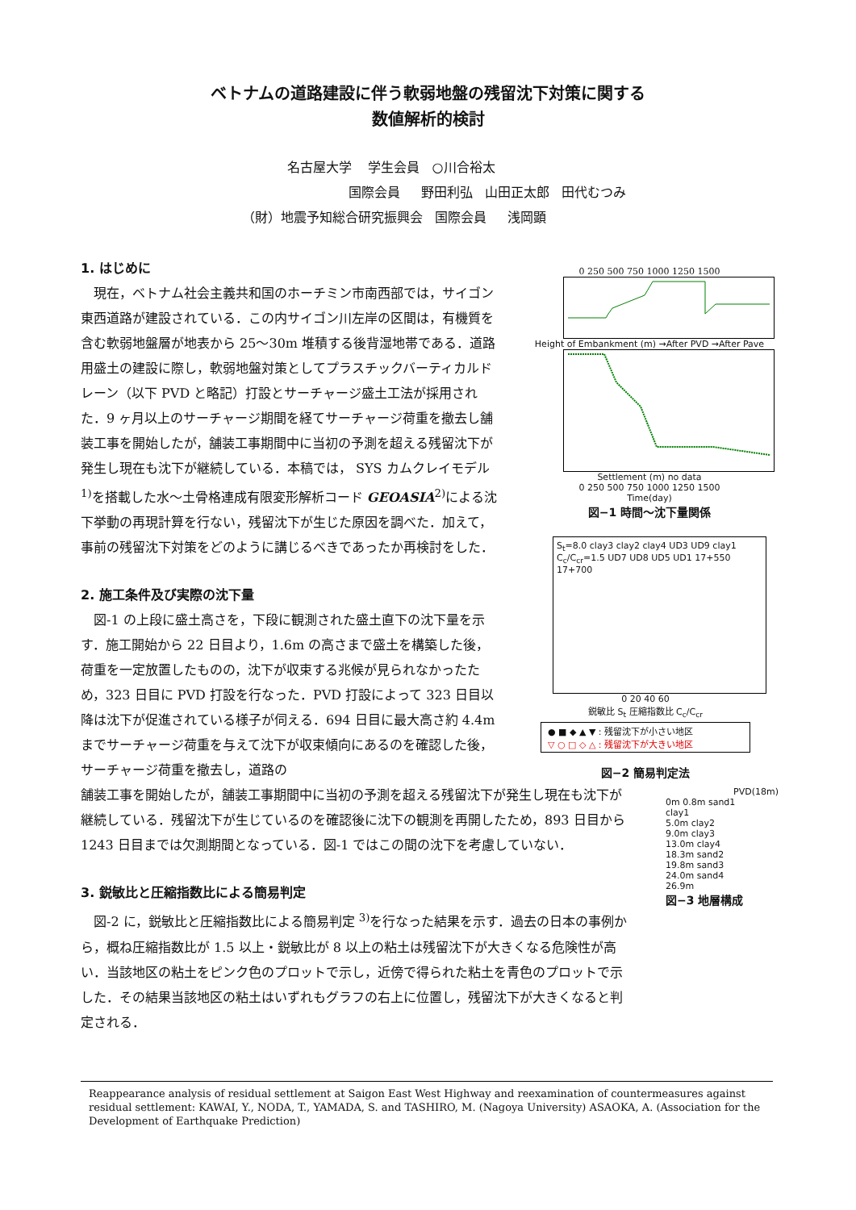ベトナムの道路建設に伴う軟弱地盤の残留沈下対策に関する
数値解析的検討
名古屋大学 学生会員 ○川合裕太
国際会員 野田利弘 山田正太郎 田代むつみ
（財）地震予知総合研究振興会 国際会員 浅岡顕
1. はじめに
現在，ベトナム社会主義共和国のホーチミン市南西部では，サイゴン東西道路が建設されている．この内サイゴン川左岸の区間は，有機質を含む軟弱地盤層が地表から 25～30m 堆積する後背湿地帯である．道路用盛土の建設に際し，軟弱地盤対策としてプラスチックバーティカルドレーン（以下 PVD と略記）打設とサーチャージ盛土工法が採用された．9 ヶ月以上のサーチャージ期間を経てサーチャージ荷重を撤去し舗装工事を開始したが，舗装工事期間中に当初の予測を超える残留沈下が発生し現在も沈下が継続している．本稿では， SYS カムクレイモデル <sup>1)</sup>を搭載した水～土骨格連成有限変形解析コード GEOASIA<sup>2)</sup>による沈下挙動の再現計算を行ない，残留沈下が生じた原因を調べた．加えて，事前の残留沈下対策をどのように講じるべきであったか再検討をした．
2. 施工条件及び実際の沈下量
図-1 の上段に盛土高さを，下段に観測された盛土直下の沈下量を示す．施工開始から 22 日目より，1.6m の高さまで盛土を構築した後，荷重を一定放置したものの，沈下が収束する兆候が見られなかったため，323 日目に PVD 打設を行なった．PVD 打設によって 323 日目以降は沈下が促進されている様子が伺える．694 日目に最大高さ約 4.4m までサーチャージ荷重を与えて沈下が収束傾向にあるのを確認した後，サーチャージ荷重を撤去し，道路の
舗装工事を開始したが，舗装工事期間中に当初の予測を超える残留沈下が発生し現在も沈下が継続している．残留沈下が生じているのを確認後に沈下の観測を再開したため，893 日目から 1243 日目までは欠測期間となっている．図-1 ではこの間の沈下を考慮していない．
3. 鋭敏比と圧縮指数比による簡易判定
図-2 に，鋭敏比と圧縮指数比による簡易判定 <sup>3)</sup>を行なった結果を示す．過去の日本の事例から，概ね圧縮指数比が 1.5 以上・鋭敏比が 8 以上の粘土は残留沈下が大きくなる危険性が高い．当該地区の粘土をピンク色のプロットで示し，近傍で得られた粘土を青色のプロットで示した．その結果当該地区の粘土はいずれもグラフの右上に位置し，残留沈下が大きくなると判定される．
0 250 500 750 1000 1250 1500
Height of Embankment (m) →After PVD →After Pave
Settlement (m) no data
0 250 500 750 1000 1250 1500
Time(day)
図−1 時間～沈下量関係
S<sub>t</sub>=8.0 clay3 clay2 clay4 UD3 UD9 clay1 C<sub>c</sub>/C<sub>cr</sub>=1.5 UD7 UD8 UD5 UD1 17+550 17+700
0 20 40 60
鋭敏比 S<sub>t</sub> 圧縮指数比 C<sub>c</sub>/C<sub>cr</sub>
● ■ ◆ ▲ ▼ : 残留沈下が小さい地区
▽ ○ □ ◇ △ : 残留沈下が大きい地区
図−2 簡易判定法
PVD(18m)
0m 0.8m sand1
clay1
5.0m clay2
9.0m clay3
13.0m clay4
18.3m sand2
19.8m sand3
24.0m sand4
26.9m
図−3 地層構成
Reappearance analysis of residual settlement at Saigon East West Highway and reexamination of countermeasures against residual settlement: KAWAI, Y., NODA, T., YAMADA, S. and TASHIRO, M. (Nagoya University) ASAOKA, A. (Association for the Development of Earthquake Prediction)